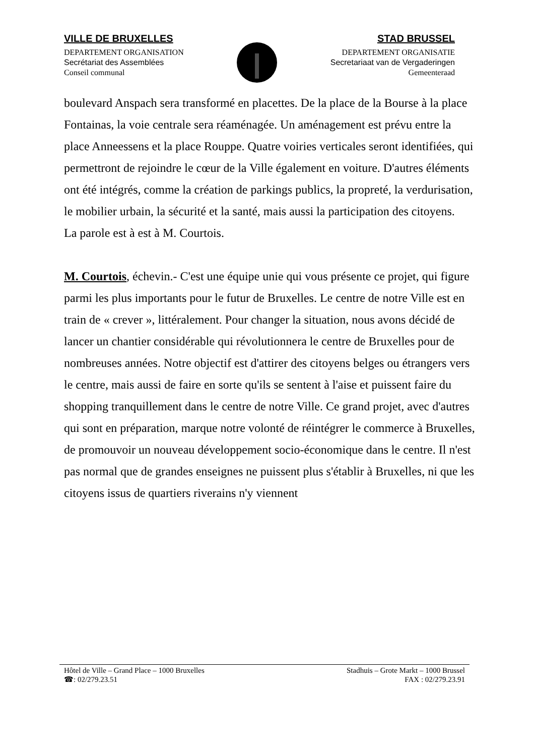VILLE DE BRUXELLES
DEPARTEMENT ORGANISATION
Secrétariat des Assemblées
Conseil communal
STAD BRUSSEL
DEPARTEMENT ORGANISATIE
Secretariaat van de Vergaderingen
Gemeenteraad
boulevard Anspach sera transformé en placettes. De la place de la Bourse à la place Fontainas, la voie centrale sera réaménagée. Un aménagement est prévu entre la place Anneessens et la place Rouppe. Quatre voiries verticales seront identifiées, qui permettront de rejoindre le cœur de la Ville également en voiture. D'autres éléments ont été intégrés, comme la création de parkings publics, la propreté, la verdurisation, le mobilier urbain, la sécurité et la santé, mais aussi la participation des citoyens.
La parole est à est à M. Courtois.
M. Courtois, échevin.- C'est une équipe unie qui vous présente ce projet, qui figure parmi les plus importants pour le futur de Bruxelles. Le centre de notre Ville est en train de « crever », littéralement. Pour changer la situation, nous avons décidé de lancer un chantier considérable qui révolutionnera le centre de Bruxelles pour de nombreuses années. Notre objectif est d'attirer des citoyens belges ou étrangers vers le centre, mais aussi de faire en sorte qu'ils se sentent à l'aise et puissent faire du shopping tranquillement dans le centre de notre Ville. Ce grand projet, avec d'autres qui sont en préparation, marque notre volonté de réintégrer le commerce à Bruxelles, de promouvoir un nouveau développement socio-économique dans le centre. Il n'est pas normal que de grandes enseignes ne puissent plus s'établir à Bruxelles, ni que les citoyens issus de quartiers riverains n'y viennent
Hôtel de Ville – Grand Place – 1000 Bruxelles Stadhuis – Grote Markt – 1000 Brussel
☎: 02/279.23.51 FAX : 02/279.23.91